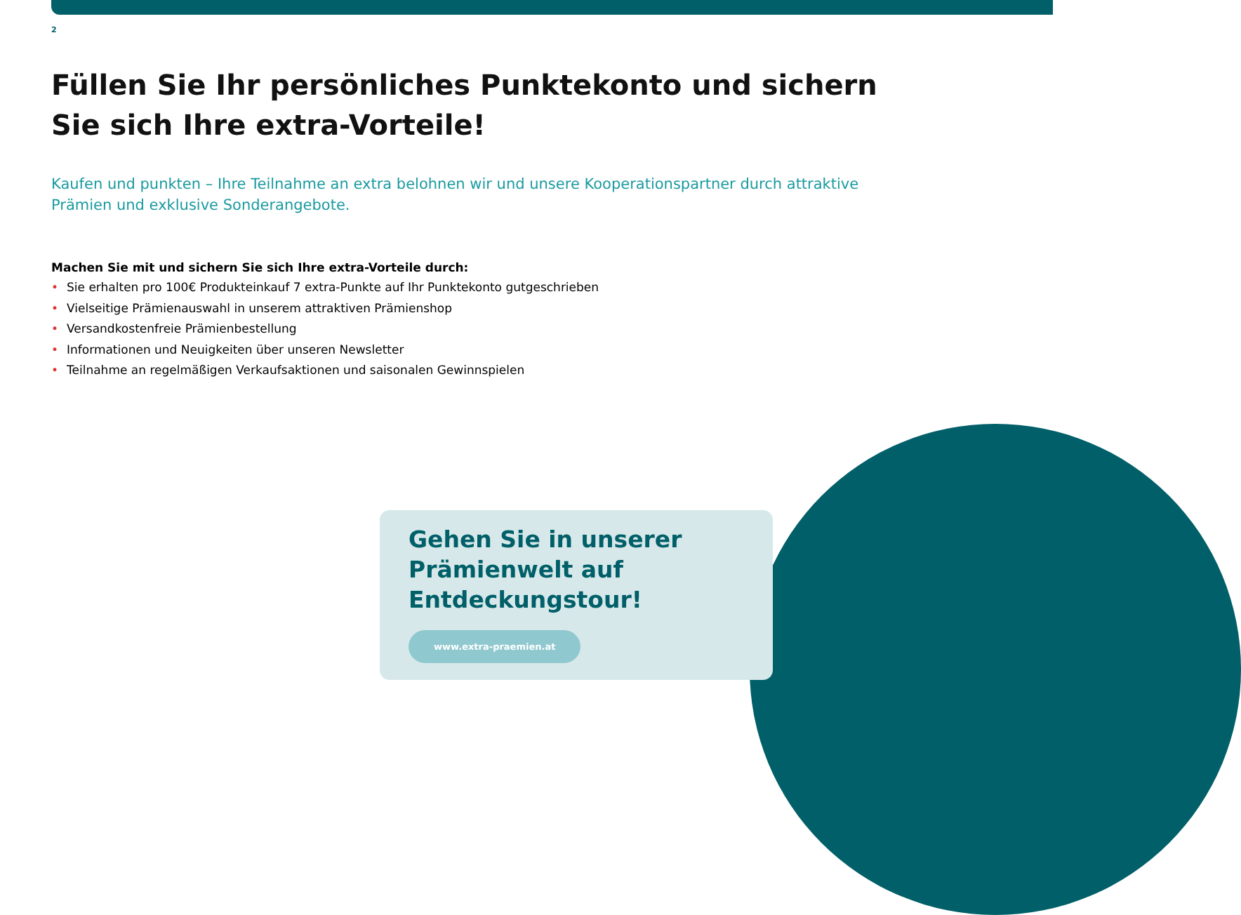2
Füllen Sie Ihr persönliches Punktekonto und sichern Sie sich Ihre extra-Vorteile!
Kaufen und punkten – Ihre Teilnahme an extra belohnen wir und unsere Kooperationspartner durch attraktive Prämien und exklusive Sonderangebote.
Machen Sie mit und sichern Sie sich Ihre extra-Vorteile durch:
• Sie erhalten pro 100€ Produkteinkauf 7 extra-Punkte auf Ihr Punktekonto gutgeschrieben
• Vielseitige Prämienauswahl in unserem attraktiven Prämienshop
• Versandkostenfreie Prämienbestellung
• Informationen und Neuigkeiten über unseren Newsletter
• Teilnahme an regelmäßigen Verkaufsaktionen und saisonalen Gewinnspielen
Gehen Sie in unserer Prämienwelt auf Entdeckungstour!
www.extra-praemien.at